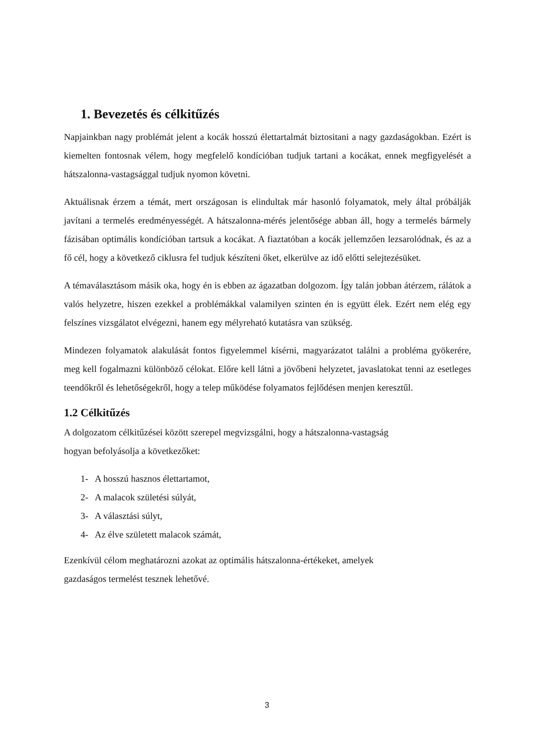1. Bevezetés és célkitűzés
Napjainkban nagy problémát jelent a kocák hosszú élettartalmát biztositani a nagy gazdaságokban. Ezért is kiemelten fontosnak vélem, hogy megfelelő kondícióban tudjuk tartani a kocákat, ennek megfigyelését a hátszalonna-vastagsággal tudjuk nyomon követni.
Aktuálisnak érzem a témát, mert országosan is elindultak már hasonló folyamatok, mely által próbálják javítani a termelés eredményességét. A hátszalonna-mérés jelentősége abban áll, hogy a termelés bármely fázisában optimális kondícióban tartsuk a kocákat. A fiaztatóban a kocák jellemzően lezsarolódnak, és az a fő cél, hogy a következő ciklusra fel tudjuk készíteni őket, elkerülve az idő előtti selejtezésüket.
A témaválasztásom másik oka, hogy én is ebben az ágazatban dolgozom. Így talán jobban átérzem, rálátok a valós helyzetre, hiszen ezekkel a problémákkal valamilyen szinten én is együtt élek. Ezért nem elég egy felszínes vizsgálatot elvégezni, hanem egy mélyreható kutatásra van szükség.
Mindezen folyamatok alakulását fontos figyelemmel kísérni, magyarázatot találni a probléma gyökerére, meg kell fogalmazni különböző célokat. Előre kell látni a jövőbeni helyzetet, javaslatokat tenni az esetleges teendőkről és lehetőségekről, hogy a telep működése folyamatos fejlődésen menjen keresztűl.
1.2 Célkitűzés
A dolgozatom célkitűzései között szerepel megvizsgálni, hogy a hátszalonna-vastagság
hogyan befolyásolja a következőket:
1- A hosszú hasznos élettartamot,
2- A malacok születési súlyát,
3- A választási súlyt,
4- Az élve született malacok számát,
Ezenkívül célom meghatározni azokat az optimális hátszalonna-értékeket, amelyek
gazdaságos termelést tesznek lehetővé.
3